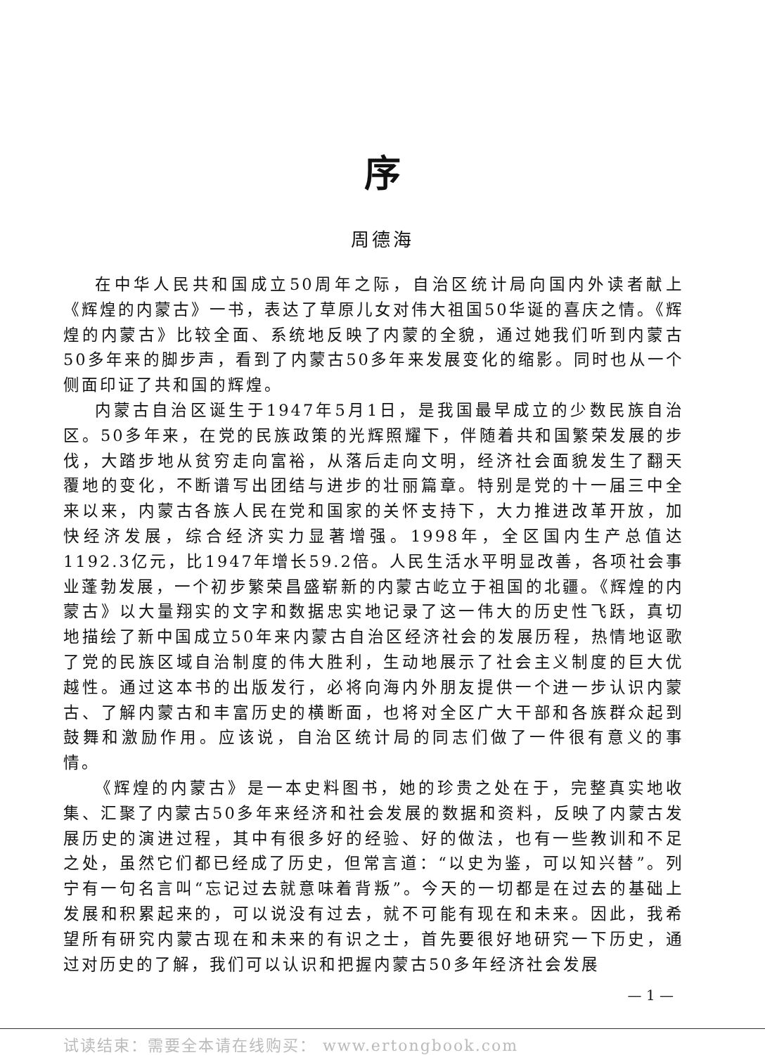序
周德海
在中华人民共和国成立50周年之际，自治区统计局向国内外读者献上《辉煌的内蒙古》一书，表达了草原儿女对伟大祖国50华诞的喜庆之情。《辉煌的内蒙古》比较全面、系统地反映了内蒙的全貌，通过她我们听到内蒙古50多年来的脚步声，看到了内蒙古50多年来发展变化的缩影。同时也从一个侧面印证了共和国的辉煌。
内蒙古自治区诞生于1947年5月1日，是我国最早成立的少数民族自治区。50多年来，在党的民族政策的光辉照耀下，伴随着共和国繁荣发展的步伐，大踏步地从贫穷走向富裕，从落后走向文明，经济社会面貌发生了翻天覆地的变化，不断谱写出团结与进步的壮丽篇章。特别是党的十一届三中全来以来，内蒙古各族人民在党和国家的关怀支持下，大力推进改革开放，加快经济发展，综合经济实力显著增强。1998年，全区国内生产总值达1192.3亿元，比1947年增长59.2倍。人民生活水平明显改善，各项社会事业蓬勃发展，一个初步繁荣昌盛崭新的内蒙古屹立于祖国的北疆。《辉煌的内蒙古》以大量翔实的文字和数据忠实地记录了这一伟大的历史性飞跃，真切地描绘了新中国成立50年来内蒙古自治区经济社会的发展历程，热情地讴歌了党的民族区域自治制度的伟大胜利，生动地展示了社会主义制度的巨大优越性。通过这本书的出版发行，必将向海内外朋友提供一个进一步认识内蒙古、了解内蒙古和丰富历史的横断面，也将对全区广大干部和各族群众起到鼓舞和激励作用。应该说，自治区统计局的同志们做了一件很有意义的事情。
《辉煌的内蒙古》是一本史料图书，她的珍贵之处在于，完整真实地收集、汇聚了内蒙古50多年来经济和社会发展的数据和资料，反映了内蒙古发展历史的演进过程，其中有很多好的经验、好的做法，也有一些教训和不足之处，虽然它们都已经成了历史，但常言道：“以史为鉴，可以知兴替”。列宁有一句名言叫“忘记过去就意味着背叛”。今天的一切都是在过去的基础上发展和积累起来的，可以说没有过去，就不可能有现在和未来。因此，我希望所有研究内蒙古现在和未来的有识之士，首先要很好地研究一下历史，通过对历史的了解，我们可以认识和把握内蒙古50多年经济社会发展
— 1 —
试读结束：需要全本请在线购买： www.ertongbook.com